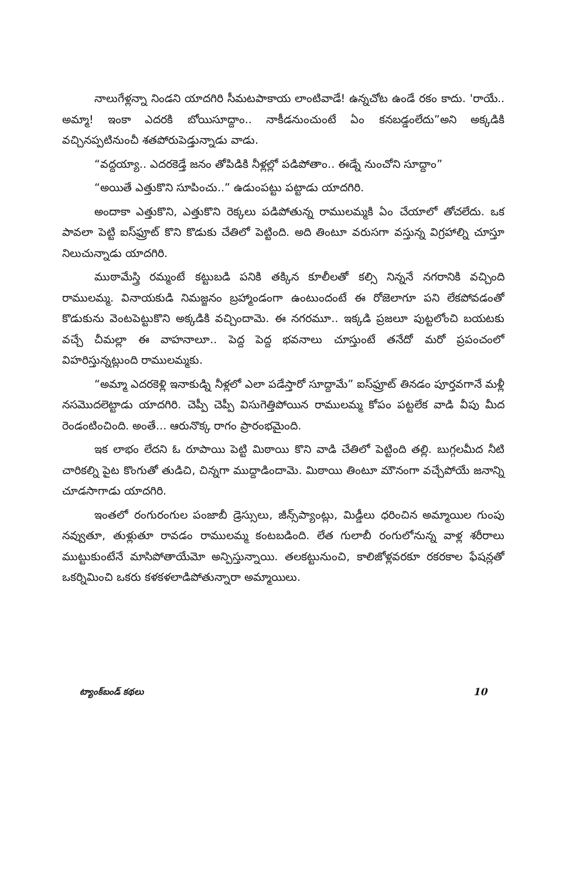నాలుగేళ్లన్నా నిండని యాదగిరి సీమటపాకాయ లాంటివాడే! ఉన్నచోట ఉండే రకం కాదు. 'రాయే.. అమ్మా! ఇంకా ఎదరకి బోయిసూద్దాం.. నాకీడనుంచుంటే ఏం కనబడ్డంలేదు”అని అక్కడికి వచ్చినప్పటినుంచీ శతపోరుపెడ్తున్నాడు వాడు.
“వద్దయ్యా.. ఎదరకెడ్తే జనం తోపిడికి నీళ్లల్లో పడిపోతాం.. ఈడ్నే నుంచోని సూద్దాం”
“అయితే ఎత్తుకొని సూపించు..” ఉడుంపట్టు పట్టాడు యాదగిరి.
అందాకా ఎత్తుకొని, ఎత్తుకొని రెక్కలు పడిపోతున్న రాములమ్మకి ఏం చేయాలో తోచలేదు. ఒక పావలా పెట్టి ఐస్‌ఫ్రూట్ కొని కొడుకు చేతిలో పెట్టింది. అది తింటూ వరుసగా వస్తున్న విగ్రహాల్ని చూస్తూ నిలుచున్నాడు యాదగిరి.
ముఠామేస్త్రి రమ్మంటే కట్టుబడి పనికి తక్కిన కూలీలతో కల్సి నిన్ననే నగరానికి వచ్చింది రాములమ్మ. వినాయకుడి నిమజ్జనం బ్రహ్మాండంగా ఉంటుందంటే ఈ రోజెలాగూ పని లేకపోవడంతో కొడుకును వెంటపెట్టుకొని అక్కడికి వచ్చిందామె. ఈ నగరమూ.. ఇక్కడి ప్రజలూ పుట్టలోంచి బయటకు వచ్చే చీమల్లా ఈ వాహనాలూ.. పెద్ద పెద్ద భవనాలు చూస్తుంటే తనేదో మరో ప్రపంచంలో విహరిస్తున్నట్లుంది రాములమ్మకు.
“అమ్మా ఎదరకెళ్లి ఇనాకుడ్ని నీళ్లలో ఎలా పడేస్తారో సూద్దామే” ఐస్‌ఫ్రూట్ తినడం పూర్తవగానే మళ్లీ నసమొదలెట్టాడు యాదగిరి. చెప్పీ చెప్పీ విసుగెత్తిపోయిన రాములమ్మ కోపం పట్టలేక వాడి వీపు మీద రెండంటించింది. అంతే... ఆరునొక్క రాగం ప్రారంభమైంది.
ఇక లాభం లేదని ఓ రూపాయి పెట్టి మిఠాయి కొని వాడి చేతిలో పెట్టింది తల్లి. బుగ్గలమీద నీటి చారికల్ని పైట కొంగుతో తుడిచి, చిన్నగా ముద్దాడిందామె. మిఠాయి తింటూ మౌనంగా వచ్చేపోయే జనాన్ని చూడసాగాడు యాదగిరి.
ఇంతలో రంగురంగుల పంజాబీ డ్రెస్సులు, జీన్స్‌ప్యాంట్లు, మిడ్డీలు ధరించిన అమ్మాయిల గుంపు నవ్వుతూ, తుళ్లుతూ రావడం రాములమ్మ కంటబడింది. లేత గులాబీ రంగులోనున్న వాళ్ల శరీరాలు ముట్టుకుంటేనే మాసిపోతాయేమో అన్పిస్తున్నాయి. తలకట్టునుంచి, కాలిజోళ్లవరకూ రకరకాల ఫేషన్లతో ఒకర్నిమించి ఒకరు కళకళలాడిపోతున్నారా అమ్మాయిలు.
ట్యాంక్‌బండ్ కథలు 10